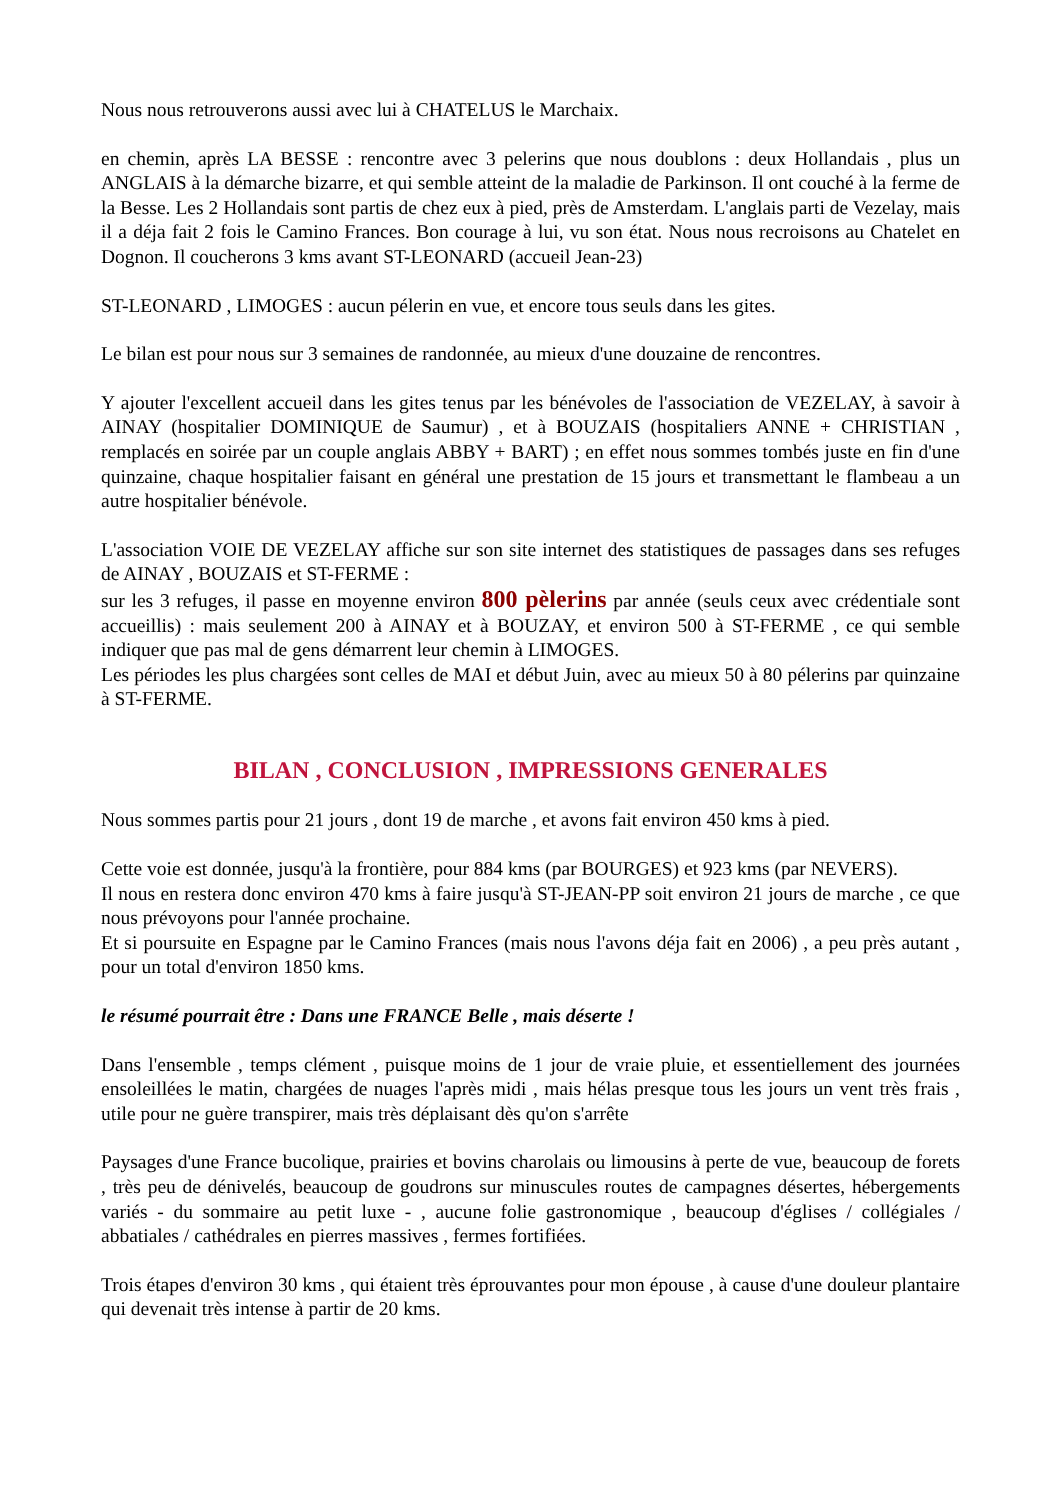Nous nous retrouverons aussi avec lui à CHATELUS le Marchaix.
en chemin, après LA BESSE : rencontre avec 3 pelerins que nous doublons : deux Hollandais , plus un ANGLAIS à la démarche bizarre, et qui semble atteint de la maladie de Parkinson. Il ont couché à la ferme de la Besse. Les 2 Hollandais sont partis de chez eux à pied, près de Amsterdam. L'anglais parti de Vezelay, mais il a déja fait 2 fois le Camino Frances. Bon courage à lui, vu son état. Nous nous recroisons au Chatelet en Dognon. Il coucherons 3 kms avant ST-LEONARD (accueil Jean-23)
ST-LEONARD , LIMOGES : aucun pélerin en vue, et encore tous seuls dans les gites.
Le bilan est pour nous sur 3 semaines de randonnée, au mieux d'une douzaine de rencontres.
Y ajouter l'excellent accueil dans les gites tenus par les bénévoles de l'association de VEZELAY, à savoir à AINAY (hospitalier DOMINIQUE de Saumur) , et à BOUZAIS (hospitaliers ANNE + CHRISTIAN , remplacés en soirée par un couple anglais ABBY + BART) ; en effet nous sommes tombés juste en fin d'une quinzaine, chaque hospitalier faisant en général une prestation de 15 jours et transmettant le flambeau a un autre hospitalier bénévole.
L'association VOIE DE VEZELAY affiche sur son site internet des statistiques de passages dans ses refuges de AINAY , BOUZAIS et ST-FERME :
sur les 3 refuges, il passe en moyenne environ 800 pèlerins par année (seuls ceux avec crédentiale sont accueillis) : mais seulement 200 à AINAY et à BOUZAY, et environ 500 à ST-FERME , ce qui semble indiquer que pas mal de gens démarrent leur chemin à LIMOGES.
Les périodes les plus chargées sont celles de MAI et début Juin, avec au mieux 50 à 80 pélerins par quinzaine à ST-FERME.
BILAN , CONCLUSION , IMPRESSIONS GENERALES
Nous sommes partis pour 21 jours , dont 19 de marche , et avons fait environ 450 kms à pied.
Cette voie est donnée, jusqu'à la frontière, pour 884 kms (par BOURGES) et 923 kms (par NEVERS).
Il nous en restera donc environ 470 kms à faire jusqu'à ST-JEAN-PP soit environ 21 jours de marche , ce que nous prévoyons pour l'année prochaine.
Et si poursuite en Espagne par le Camino Frances (mais nous l'avons déja fait en 2006) , a peu près autant , pour un total d'environ 1850 kms.
le résumé pourrait être : Dans une FRANCE Belle , mais déserte !
Dans l'ensemble , temps clément , puisque moins de 1 jour de vraie pluie, et essentiellement des journées ensoleillées le matin, chargées de nuages l'après midi , mais hélas presque tous les jours un vent très frais , utile pour ne guère transpirer, mais très déplaisant dès qu'on s'arrête
Paysages d'une France bucolique, prairies et bovins charolais ou limousins à perte de vue, beaucoup de forets , très peu de dénivelés, beaucoup de goudrons sur minuscules routes de campagnes désertes, hébergements variés - du sommaire au petit luxe - , aucune folie gastronomique , beaucoup d'églises / collégiales / abbatiales / cathédrales en pierres massives , fermes fortifiées.
Trois étapes d'environ 30 kms , qui étaient très éprouvantes pour mon épouse , à cause d'une douleur plantaire qui devenait très intense à partir de 20 kms.